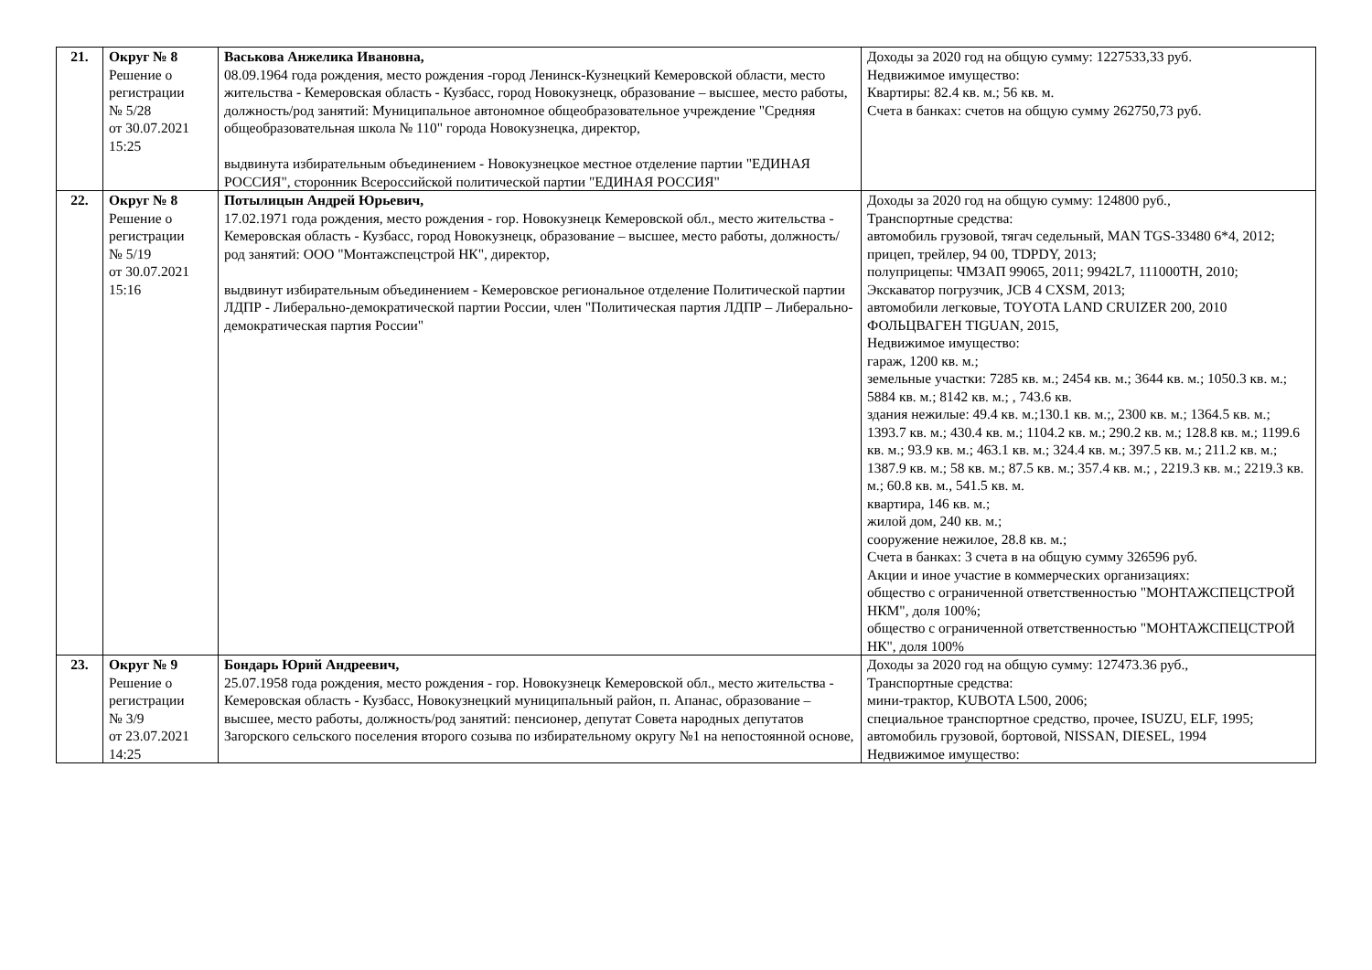| 21. | Округ № 8 Решение о регистрации № 5/28 от 30.07.2021 15:25 | Васькова Анжелика Ивановна, 08.09.1964 года рождения, место рождения -город Ленинск-Кузнецкий Кемеровской области, место жительства - Кемеровская область - Кузбасс, город Новокузнецк, образование – высшее, место работы, должность/род занятий: Муниципальное автономное общеобразовательное учреждение "Средняя общеобразовательная школа № 110" города Новокузнецка, директор, выдвинута избирательным объединением - Новокузнецкое местное отделение партии "ЕДИНАЯ РОССИЯ", сторонник Всероссийской политической партии "ЕДИНАЯ РОССИЯ" | Доходы за 2020 год на общую сумму: 1227533,33 руб. Недвижимое имущество: Квартиры: 82.4 кв. м.; 56 кв. м. Счета в банках: счетов на общую сумму 262750,73 руб. |
| 22. | Округ № 8 Решение о регистрации № 5/19 от 30.07.2021 15:16 | Потылицын Андрей Юрьевич, 17.02.1971 года рождения, место рождения - гор. Новокузнецк Кемеровской обл., место жительства - Кемеровская область - Кузбасс, город Новокузнецк, образование – высшее, место работы, должность/род занятий: ООО "Монтажспецстрой НК", директор, выдвинут избирательным объединением - Кемеровское региональное отделение Политической партии ЛДПР - Либерально-демократической партии России, член "Политическая партия ЛДПР – Либерально-демократическая партия России" | Доходы за 2020 год на общую сумму: 124800 руб., Транспортные средства: автомобиль грузовой, тягач седельный, MAN TGS-33480 6*4, 2012; прицеп, трейлер, 94 00, TDPDY, 2013; полуприцепы: ЧМЗАП 99065, 2011; 9942L7, 111000TH, 2010; Экскаватор погрузчик, JCB 4 CXSM, 2013; автомобили легковые, TOYOTA LAND CRUIZER 200, 2010 ФОЛЬЦВАГЕН TIGUAN, 2015, Недвижимое имущество: гараж, 1200 кв. м.; земельные участки: 7285 кв. м.; 2454 кв. м.; 3644 кв. м.; 1050.3 кв. м.; 5884 кв. м.; 8142 кв. м.; , 743.6 кв. здания нежилые: 49.4 кв. м.;130.1 кв. м.;, 2300 кв. м.; 1364.5 кв. м.; 1393.7 кв. м.; 430.4 кв. м.; 1104.2 кв. м.; 290.2 кв. м.; 128.8 кв. м.; 1199.6 кв. м.; 93.9 кв. м.; 463.1 кв. м.; 324.4 кв. м.; 397.5 кв. м.; 211.2 кв. м.; 1387.9 кв. м.; 58 кв. м.; 87.5 кв. м.; 357.4 кв. м.; , 2219.3 кв. м.; 2219.3 кв. м.; 60.8 кв. м., 541.5 кв. м. квартира, 146 кв. м.; жилой дом, 240 кв. м.; сооружение нежилое, 28.8 кв. м.; Счета в банках: 3 счета в на общую сумму 326596 руб. Акции и иное участие в коммерческих организациях: общество с ограниченной ответственностью "МОНТАЖСПЕЦСТРОЙ НКМ", доля 100%; общество с ограниченной ответственностью "МОНТАЖСПЕЦСТРОЙ НК", доля 100% |
| 23. | Округ № 9 Решение о регистрации № 3/9 от 23.07.2021 14:25 | Бондарь Юрий Андреевич, 25.07.1958 года рождения, место рождения - гор. Новокузнецк Кемеровской обл., место жительства - Кемеровская область - Кузбасс, Новокузнецкий муниципальный район, п. Апанас, образование – высшее, место работы, должность/род занятий: пенсионер, депутат Совета народных депутатов Загорского сельского поселения второго созыва по избирательному округу №1 на непостоянной основе, | Доходы за 2020 год на общую сумму: 127473.36 руб., Транспортные средства: мини-трактор, KUBOTA L500, 2006; специальное транспортное средство, прочее, ISUZU, ELF, 1995; автомобиль грузовой, бортовой, NISSAN, DIESEL, 1994 Недвижимое имущество: |